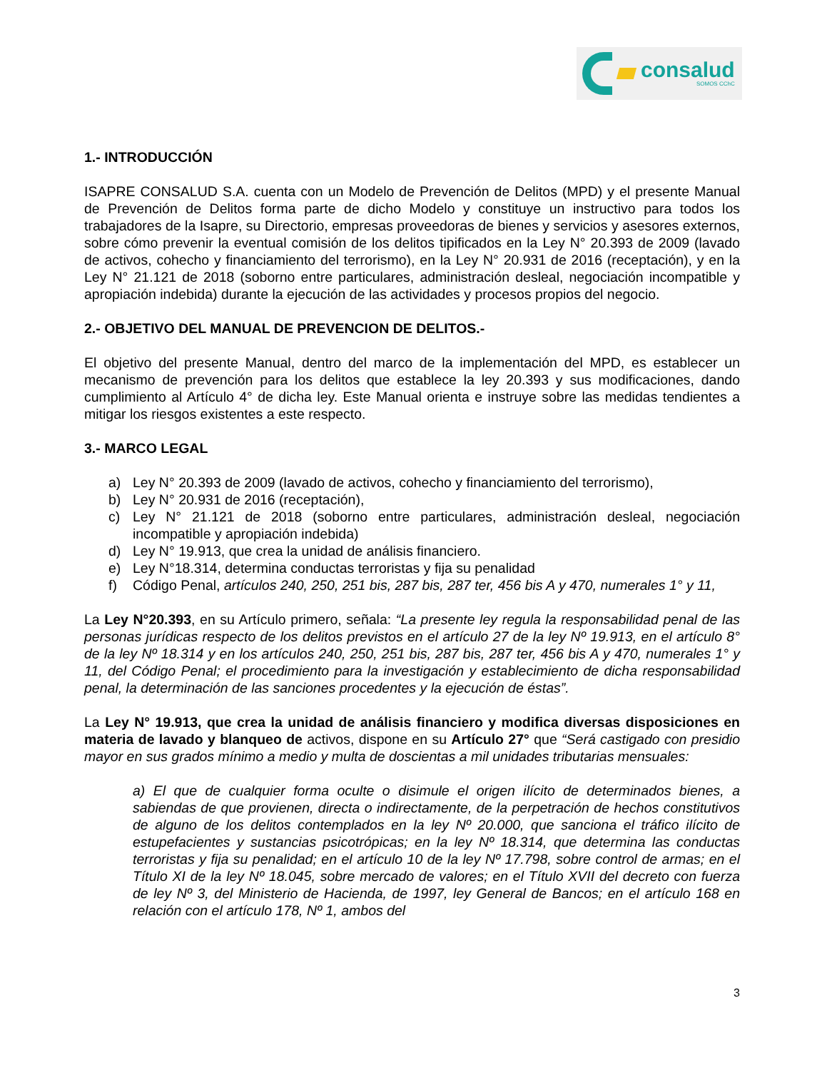consalud
SOMOS CChC
1.- INTRODUCCIÓN
ISAPRE CONSALUD S.A. cuenta con un Modelo de Prevención de Delitos (MPD) y el presente Manual de Prevención de Delitos forma parte de dicho Modelo y constituye un instructivo para todos los trabajadores de la Isapre, su Directorio, empresas proveedoras de bienes y servicios y asesores externos, sobre cómo prevenir la eventual comisión de los delitos tipificados en la Ley N° 20.393 de 2009 (lavado de activos, cohecho y financiamiento del terrorismo), en la Ley N° 20.931 de 2016 (receptación), y en la Ley N° 21.121 de 2018 (soborno entre particulares, administración desleal, negociación incompatible y apropiación indebida) durante la ejecución de las actividades y procesos propios del negocio.
2.- OBJETIVO DEL MANUAL DE PREVENCION DE DELITOS.-
El objetivo del presente Manual, dentro del marco de la implementación del MPD, es establecer un mecanismo de prevención para los delitos que establece la ley 20.393 y sus modificaciones, dando cumplimiento al Artículo 4° de dicha ley. Este Manual orienta e instruye sobre las medidas tendientes a mitigar los riesgos existentes a este respecto.
3.- MARCO LEGAL
a) Ley N° 20.393 de 2009 (lavado de activos, cohecho y financiamiento del terrorismo),
b) Ley N° 20.931 de 2016 (receptación),
c) Ley N° 21.121 de 2018 (soborno entre particulares, administración desleal, negociación incompatible y apropiación indebida)
d) Ley N° 19.913, que crea la unidad de análisis financiero.
e) Ley N°18.314, determina conductas terroristas y fija su penalidad
f) Código Penal, artículos 240, 250, 251 bis, 287 bis, 287 ter, 456 bis A y 470, numerales 1° y 11,
La Ley N°20.393, en su Artículo primero, señala: “La presente ley regula la responsabilidad penal de las personas jurídicas respecto de los delitos previstos en el artículo 27 de la ley Nº 19.913, en el artículo 8° de la ley Nº 18.314 y en los artículos 240, 250, 251 bis, 287 bis, 287 ter, 456 bis A y 470, numerales 1° y 11, del Código Penal; el procedimiento para la investigación y establecimiento de dicha responsabilidad penal, la determinación de las sanciones procedentes y la ejecución de éstas”.
La Ley N° 19.913, que crea la unidad de análisis financiero y modifica diversas disposiciones en materia de lavado y blanqueo de activos, dispone en su Artículo 27° que “Será castigado con presidio mayor en sus grados mínimo a medio y multa de doscientas a mil unidades tributarias mensuales:
a) El que de cualquier forma oculte o disimule el origen ilícito de determinados bienes, a sabiendas de que provienen, directa o indirectamente, de la perpetración de hechos constitutivos de alguno de los delitos contemplados en la ley Nº 20.000, que sanciona el tráfico ilícito de estupefacientes y sustancias psicotrópicas; en la ley Nº 18.314, que determina las conductas terroristas y fija su penalidad; en el artículo 10 de la ley Nº 17.798, sobre control de armas; en el Título XI de la ley Nº 18.045, sobre mercado de valores; en el Título XVII del decreto con fuerza de ley Nº 3, del Ministerio de Hacienda, de 1997, ley General de Bancos; en el artículo 168 en relación con el artículo 178, Nº 1, ambos del
3